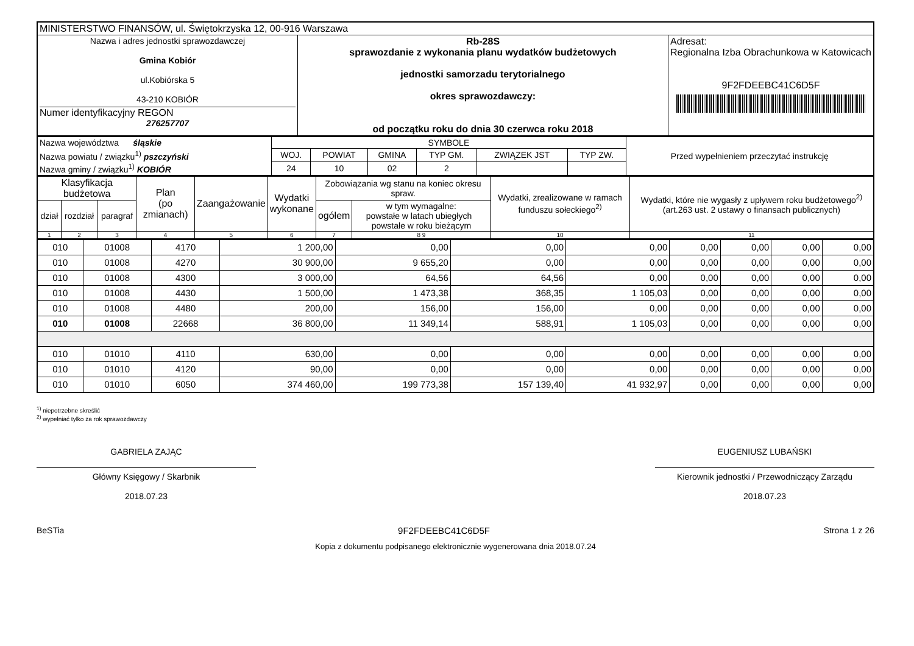| MINISTERSTWO FINANSÓW, ul. Świętokrzyska 12, 00-916 Warszawa | | |
| Nazwa i adres jednostki sprawozdawczej Gmina Kobiór ul.Kobiórska 5 43-210 KOBIÓR Numer identyfikacyjny REGON 276257707 | Rb-28S sprawozdanie z wykonania planu wydatków budżetowych jednostki samorzadu terytorialnego okres sprawozdawczy: od początku roku do dnia 30 czerwca roku 2018 | Adresat: Regionalna Izba Obrachunkowa w Katowicach 9F2FDEEBC41C6D5F |
| Nazwa województwa śląskie | SYMBOLE | | | | | | Przed wypełnieniem przeczytać instrukcję |
| Nazwa powiatu / związku<sup>1)</sup> pszczyński | WOJ. | POWIAT | GMINA | TYP GM. | ZWIĄZEK JST | TYP ZW. | |
| Nazwa gminy / związku<sup>1)</sup> KOBIÓR | 24 | 10 | 02 | 2 | | | |
| Klasyfikacja budżetowa | | | Plan (po zmianach) | Zaangażowanie | Wydatki wykonane | Zobowiązania wg stanu na koniec okresu spraw. | | Wydatki, zrealizowane w ramach funduszu sołeckiego<sup>2)</sup> | Wydatki, które nie wygasły z upływem roku budżetowego<sup>2)</sup> (art.263 ust. 2 ustawy o finansach publicznych) |
| --- | --- | --- | --- | --- | --- | --- | --- | --- | --- |
| dział | rozdział | paragraf | | | | ogółem | w tym wymagalne: powstałe w latach ubiegłych powstałe w roku bieżącym | | |
| 1 | 2 | 3 | 4 | 5 | 6 | 7 | 8 9 | 10 | 11 |
| 010 | 01008 | 4170 | 1 200,00 | 0,00 | 0,00 | 0,00 | 0,00 | 0,00 | 0,00 | 0,00 |
| 010 | 01008 | 4270 | 30 900,00 | 9 655,20 | 0,00 | 0,00 | 0,00 | 0,00 | 0,00 | 0,00 |
| 010 | 01008 | 4300 | 3 000,00 | 64,56 | 64,56 | 0,00 | 0,00 | 0,00 | 0,00 | 0,00 |
| 010 | 01008 | 4430 | 1 500,00 | 1 473,38 | 368,35 | 1 105,03 | 0,00 | 0,00 | 0,00 | 0,00 |
| 010 | 01008 | 4480 | 200,00 | 156,00 | 156,00 | 0,00 | 0,00 | 0,00 | 0,00 | 0,00 |
| 010 | 01008 | 22668 | 36 800,00 | 11 349,14 | 588,91 | 1 105,03 | 0,00 | 0,00 | 0,00 | 0,00 |
| 010 | 01010 | 4110 | 630,00 | 0,00 | 0,00 | 0,00 | 0,00 | 0,00 | 0,00 | 0,00 |
| 010 | 01010 | 4120 | 90,00 | 0,00 | 0,00 | 0,00 | 0,00 | 0,00 | 0,00 | 0,00 |
| 010 | 01010 | 6050 | 374 460,00 | 199 773,38 | 157 139,40 | 41 932,97 | 0,00 | 0,00 | 0,00 | 0,00 |
<sup>1)</sup> niepotrzebne skreślić
<sup>2)</sup> wypełniać tylko za rok sprawozdawczy
GABRIELA ZAJĄC
Główny Księgowy / Skarbnik
2018.07.23
EUGENIUSZ LUBAŃSKI
Kierownik jednostki / Przewodniczący Zarządu
2018.07.23
BeSTia 9F2FDEEBC41C6D5F Strona 1 z 26
Kopia z dokumentu podpisanego elektronicznie wygenerowana dnia 2018.07.24